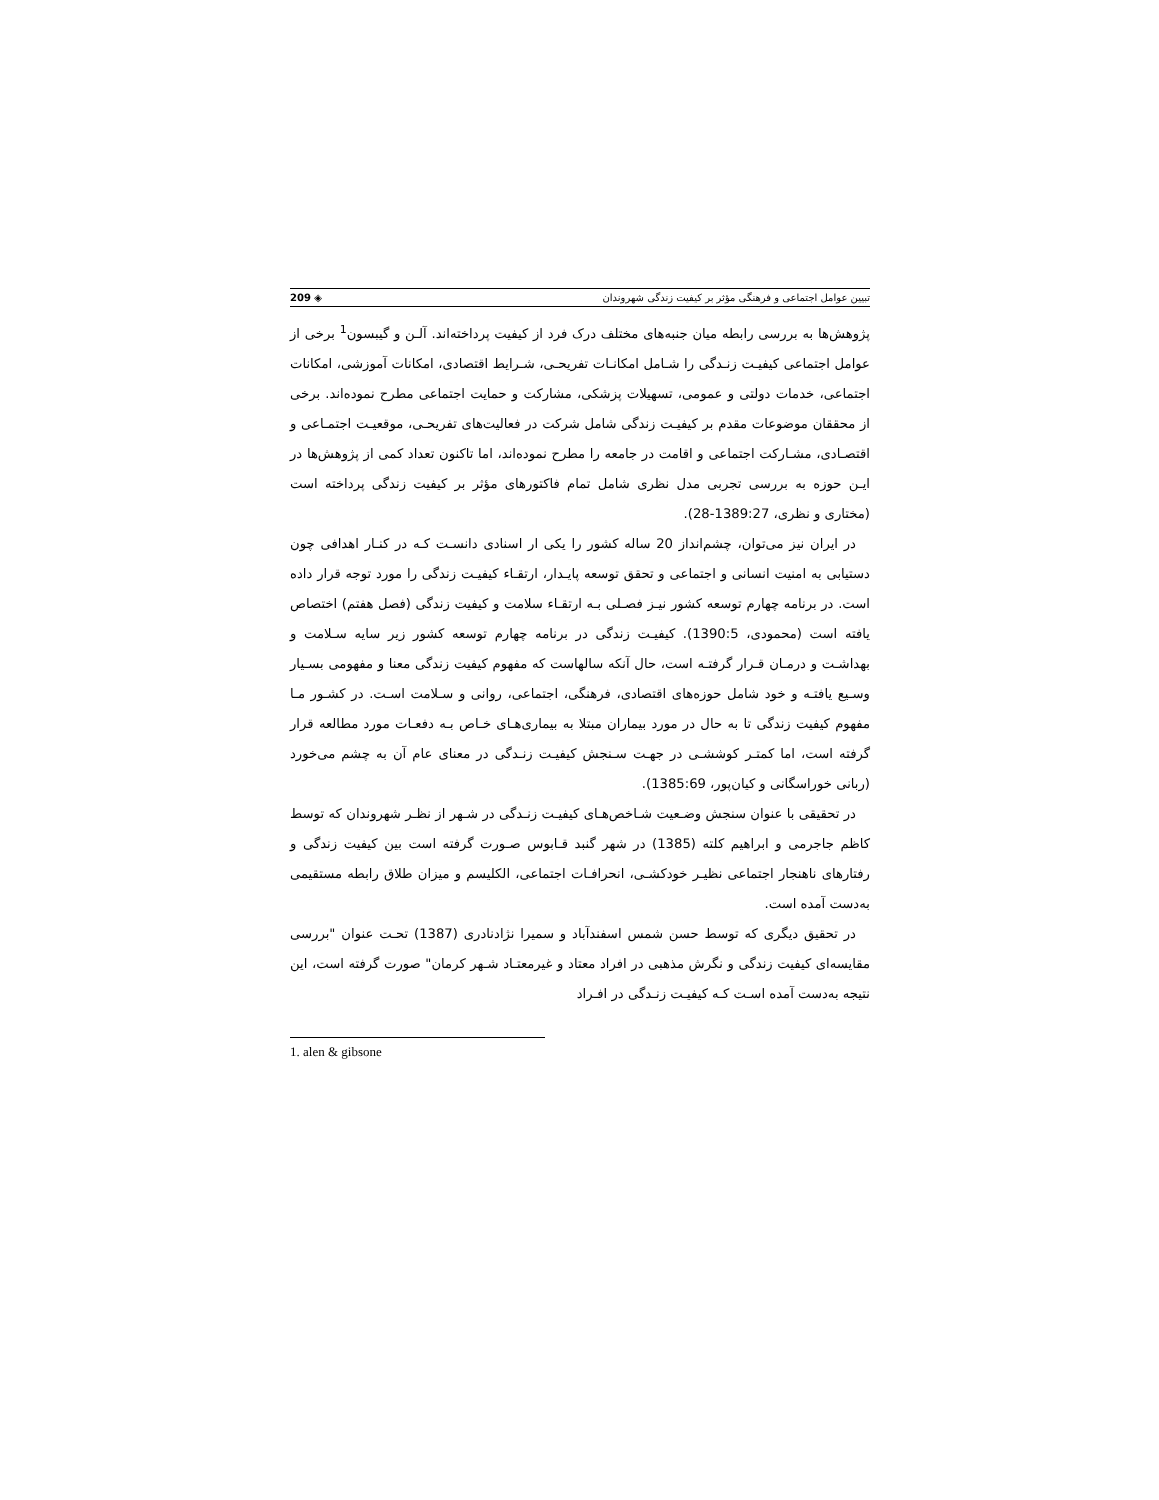209 ◈ تبیین عوامل اجتماعی و فرهنگی مؤثر بر کیفیت زندگی شهروندان
پژوهش‌ها به بررسی رابطه میان جنبه‌های مختلف درک فرد از کیفیت پرداخته‌اند. آلـن و گیبسون<sup>1</sup> برخی از عوامل اجتماعی کیفیـت زنـدگی را شـامل امکانـات تفریحـی، شـرایط اقتصادی، امکانات آموزشی، امکانات اجتماعی، خدمات دولتی و عمومی، تسهیلات پزشکی، مشارکت و حمایت اجتماعی مطرح نموده‌اند. برخی از محققان موضوعات مقدم بر کیفیـت زندگی شامل شرکت در فعالیت‌های تفریحـی، موقعیـت اجتمـاعی و اقتصـادی، مشـارکت اجتماعی و اقامت در جامعه را مطرح نموده‌اند، اما تاکنون تعداد کمی از پژوهش‌ها در ایـن حوزه به بررسی تجربی مدل نظری شامل تمام فاکتورهای مؤثر بر کیفیت زندگی پرداخته است (مختاری و نظری، 1389:27-28).
در ایران نیز می‌توان، چشم‌انداز 20 ساله کشور را یکی ار اسنادی دانسـت کـه در کنـار اهدافی چون دستیابی به امنیت انسانی و اجتماعی و تحقق توسعه پایـدار، ارتقـاء کیفیـت زندگی را مورد توجه قرار داده است. در برنامه چهارم توسعه کشور نیـز فصـلی بـه ارتقـاء سلامت و کیفیت زندگی (فصل هفتم) اختصاص یافته است (محمودی، 1390:5). کیفیـت زندگی در برنامه چهارم توسعه کشور زیر سایه سـلامت و بهداشـت و درمـان قـرار گرفتـه است، حال آنکه سالهاست که مفهوم کیفیت زندگی معنا و مفهومی بسـیار وسـیع یافتـه و خود شامل حوزه‌های اقتصادی، فرهنگی، اجتماعی، روانی و سـلامت اسـت. در کشـور مـا مفهوم کیفیت زندگی تا به حال در مورد بیماران مبتلا به بیماری‌هـای خـاص بـه دفعـات مورد مطالعه قرار گرفته است، اما کمتـر کوششـی در جهـت سـنجش کیفیـت زنـدگی در معنای عام آن به چشم می‌خورد (ربانی خوراسگانی و کیان‌پور، 1385:69).
در تحقیقی با عنوان سنجش وضـعیت شـاخص‌هـای کیفیـت زنـدگی در شـهر از نظـر شهروندان که توسط کاظم جاجرمی و ابراهیم کلته (1385) در شهر گنبد قـابوس صـورت گرفته است بین کیفیت زندگی و رفتارهای ناهنجار اجتماعی نظیـر خودکشـی، انحرافـات اجتماعی، الکلیسم و میزان طلاق رابطه مستقیمی به‌دست آمده است.
در تحقیق دیگری که توسط حسن شمس اسفندآباد و سمیرا نژادنادری (1387) تحـت عنوان "بررسی مقایسه‌ای کیفیت زندگی و نگرش مذهبی در افراد معتاد و غیرمعتـاد شـهر کرمان" صورت گرفته است، این نتیجه به‌دست آمده اسـت کـه کیفیـت زنـدگی در افـراد
1. alen & gibsone